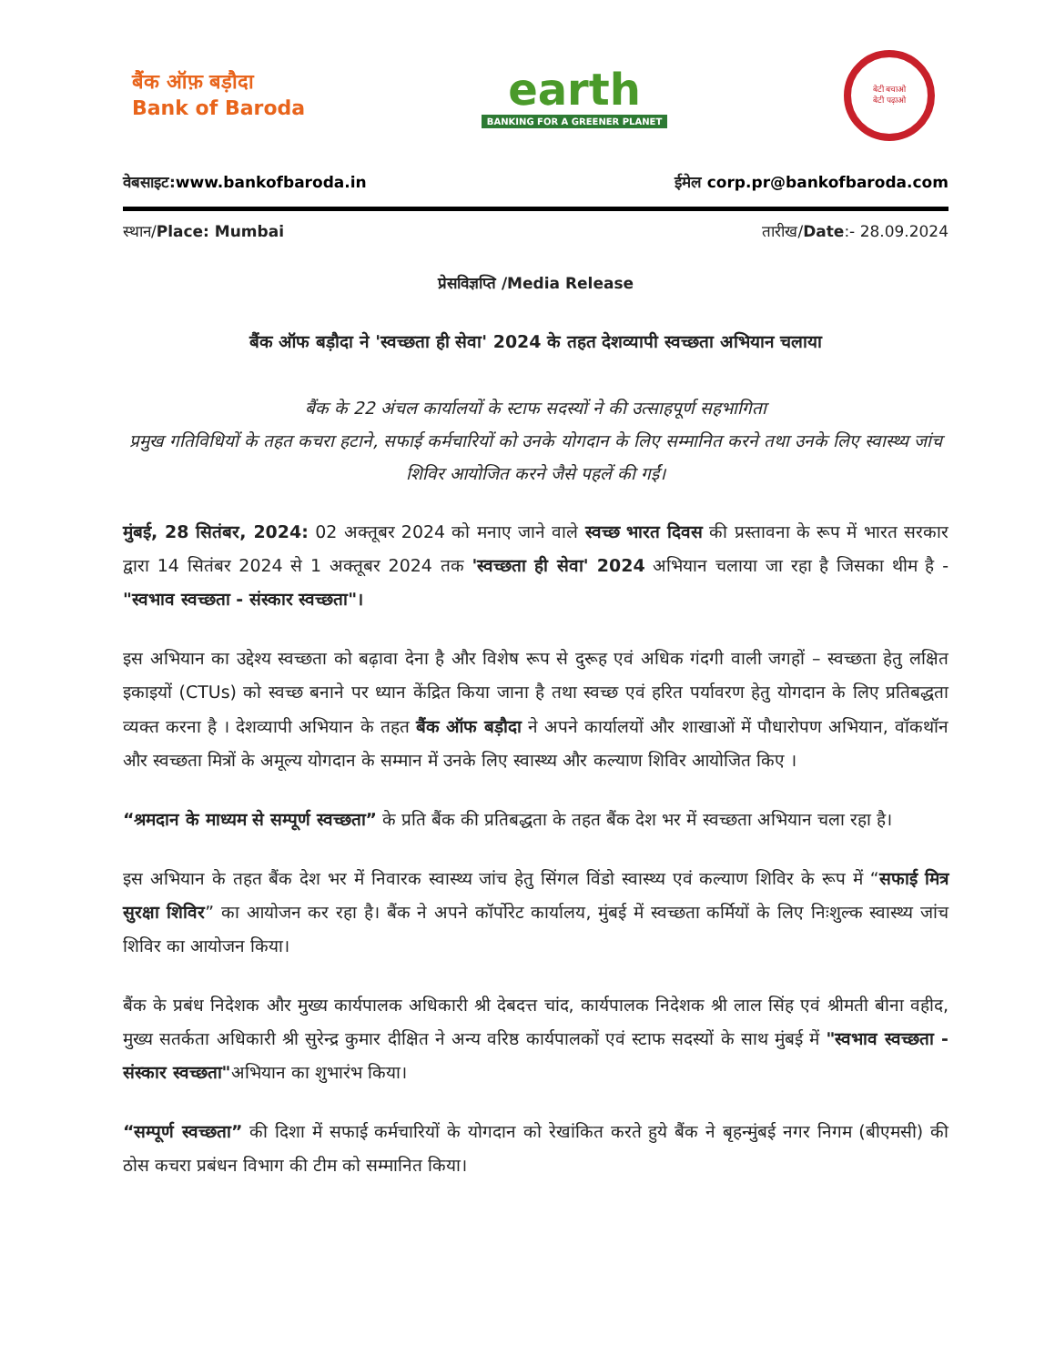बैंक ऑफ़ बड़ौदा
Bank of Baroda
earth
BANKING FOR A GREENER PLANET
बेटी बचाओ
बेटी पढ़ाओ
वेबसाइट:www.bankofbaroda.in ईमेल corp.pr@bankofbaroda.com
स्थान/Place: Mumbai तारीख/Date:- 28.09.2024
प्रेसविज्ञप्ति /Media Release
बैंक ऑफ बड़ौदा ने 'स्वच्छता ही सेवा' 2024 के तहत देशव्यापी स्वच्छता अभियान चलाया
बैंक के 22 अंचल कार्यालयों के स्टाफ सदस्यों ने की उत्साहपूर्ण सहभागिता
प्रमुख गतिविधियों के तहत कचरा हटाने, सफाई कर्मचारियों को उनके योगदान के लिए सम्मानित करने तथा उनके लिए स्वास्थ्य जांच शिविर आयोजित करने जैसे पहलें की गईं।
मुंबई, 28 सितंबर, 2024: 02 अक्तूबर 2024 को मनाए जाने वाले स्वच्छ भारत दिवस की प्रस्तावना के रूप में भारत सरकार द्वारा 14 सितंबर 2024 से 1 अक्तूबर 2024 तक 'स्वच्छता ही सेवा' 2024 अभियान चलाया जा रहा है जिसका थीम है - "स्वभाव स्वच्छता - संस्कार स्वच्छता"।
इस अभियान का उद्देश्य स्वच्छता को बढ़ावा देना है और विशेष रूप से दुरूह एवं अधिक गंदगी वाली जगहों – स्वच्छता हेतु लक्षित इकाइयों (CTUs) को स्वच्छ बनाने पर ध्यान केंद्रित किया जाना है तथा स्वच्छ एवं हरित पर्यावरण हेतु योगदान के लिए प्रतिबद्धता व्यक्त करना है । देशव्यापी अभियान के तहत बैंक ऑफ बड़ौदा ने अपने कार्यालयों और शाखाओं में पौधारोपण अभियान, वॉकथॉन और स्वच्छता मित्रों के अमूल्य योगदान के सम्मान में उनके लिए स्वास्थ्य और कल्याण शिविर आयोजित किए ।
“श्रमदान के माध्यम से सम्पूर्ण स्वच्छता” के प्रति बैंक की प्रतिबद्धता के तहत बैंक देश भर में स्वच्छता अभियान चला रहा है।
इस अभियान के तहत बैंक देश भर में निवारक स्वास्थ्य जांच हेतु सिंगल विंडो स्वास्थ्य एवं कल्याण शिविर के रूप में “सफाई मित्र सुरक्षा शिविर” का आयोजन कर रहा है। बैंक ने अपने कॉर्पोरेट कार्यालय, मुंबई में स्वच्छता कर्मियों के लिए निःशुल्क स्वास्थ्य जांच शिविर का आयोजन किया।
बैंक के प्रबंध निदेशक और मुख्य कार्यपालक अधिकारी श्री देबदत्त चांद, कार्यपालक निदेशक श्री लाल सिंह एवं श्रीमती बीना वहीद, मुख्य सतर्कता अधिकारी श्री सुरेन्द्र कुमार दीक्षित ने अन्य वरिष्ठ कार्यपालकों एवं स्टाफ सदस्यों के साथ मुंबई में "स्वभाव स्वच्छता - संस्कार स्वच्छता"अभियान का शुभारंभ किया।
“सम्पूर्ण स्वच्छता” की दिशा में सफाई कर्मचारियों के योगदान को रेखांकित करते हुये बैंक ने बृहन्मुंबई नगर निगम (बीएमसी) की ठोस कचरा प्रबंधन विभाग की टीम को सम्मानित किया।